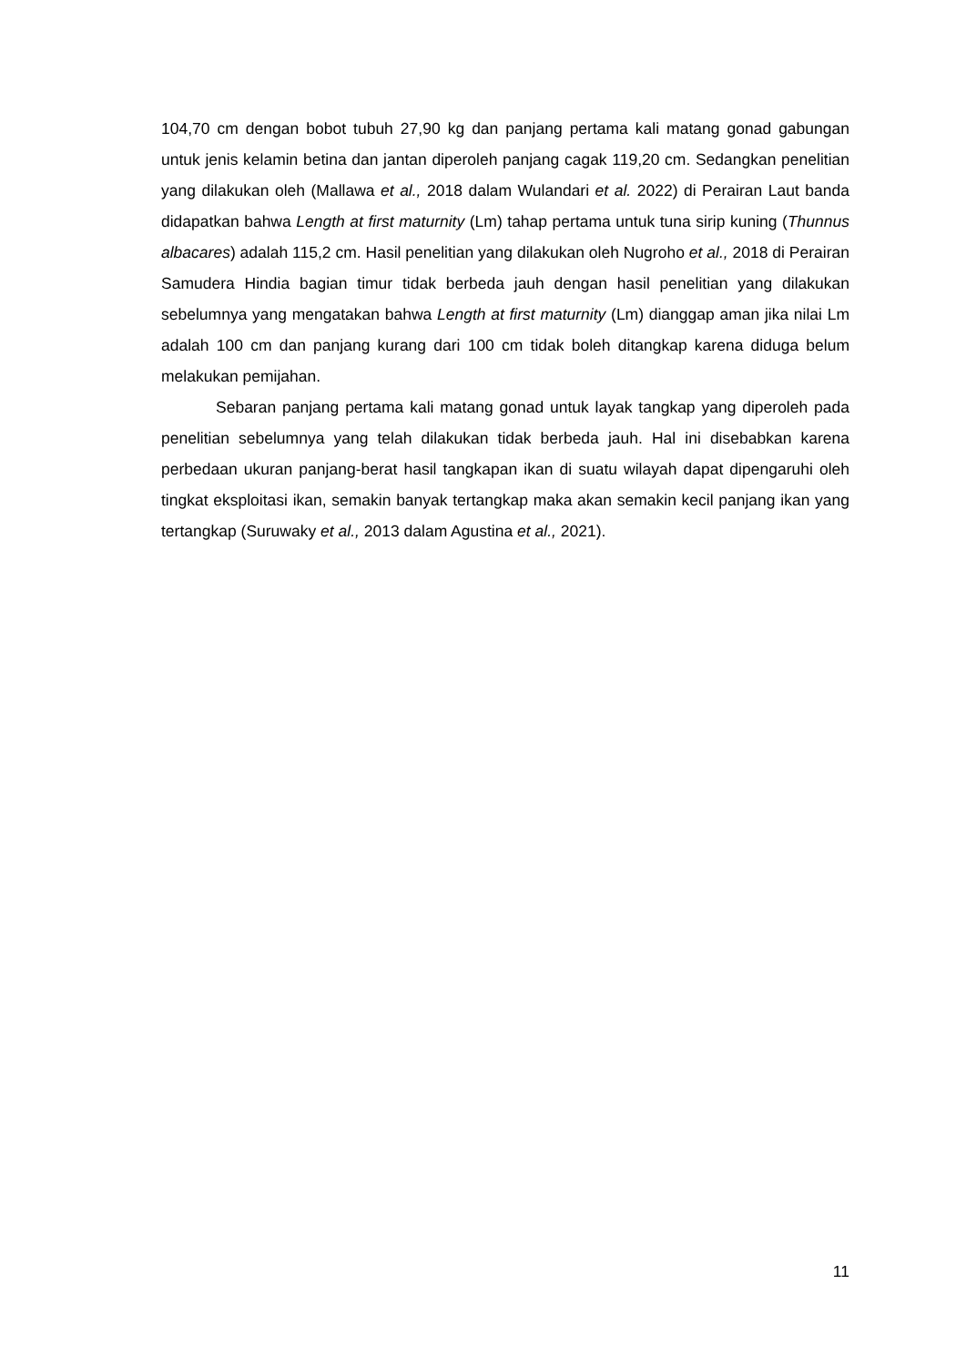104,70 cm dengan bobot tubuh 27,90 kg dan panjang pertama kali matang gonad gabungan untuk jenis kelamin betina dan jantan diperoleh panjang cagak 119,20 cm. Sedangkan penelitian yang dilakukan oleh (Mallawa et al., 2018 dalam Wulandari et al. 2022) di Perairan Laut banda didapatkan bahwa Length at first maturnity (Lm) tahap pertama untuk tuna sirip kuning (Thunnus albacares) adalah 115,2 cm. Hasil penelitian yang dilakukan oleh Nugroho et al., 2018 di Perairan Samudera Hindia bagian timur tidak berbeda jauh dengan hasil penelitian yang dilakukan sebelumnya yang mengatakan bahwa Length at first maturnity (Lm) dianggap aman jika nilai Lm adalah 100 cm dan panjang kurang dari 100 cm tidak boleh ditangkap karena diduga belum melakukan pemijahan.
Sebaran panjang pertama kali matang gonad untuk layak tangkap yang diperoleh pada penelitian sebelumnya yang telah dilakukan tidak berbeda jauh. Hal ini disebabkan karena perbedaan ukuran panjang-berat hasil tangkapan ikan di suatu wilayah dapat dipengaruhi oleh tingkat eksploitasi ikan, semakin banyak tertangkap maka akan semakin kecil panjang ikan yang tertangkap (Suruwaky et al., 2013 dalam Agustina et al., 2021).
11